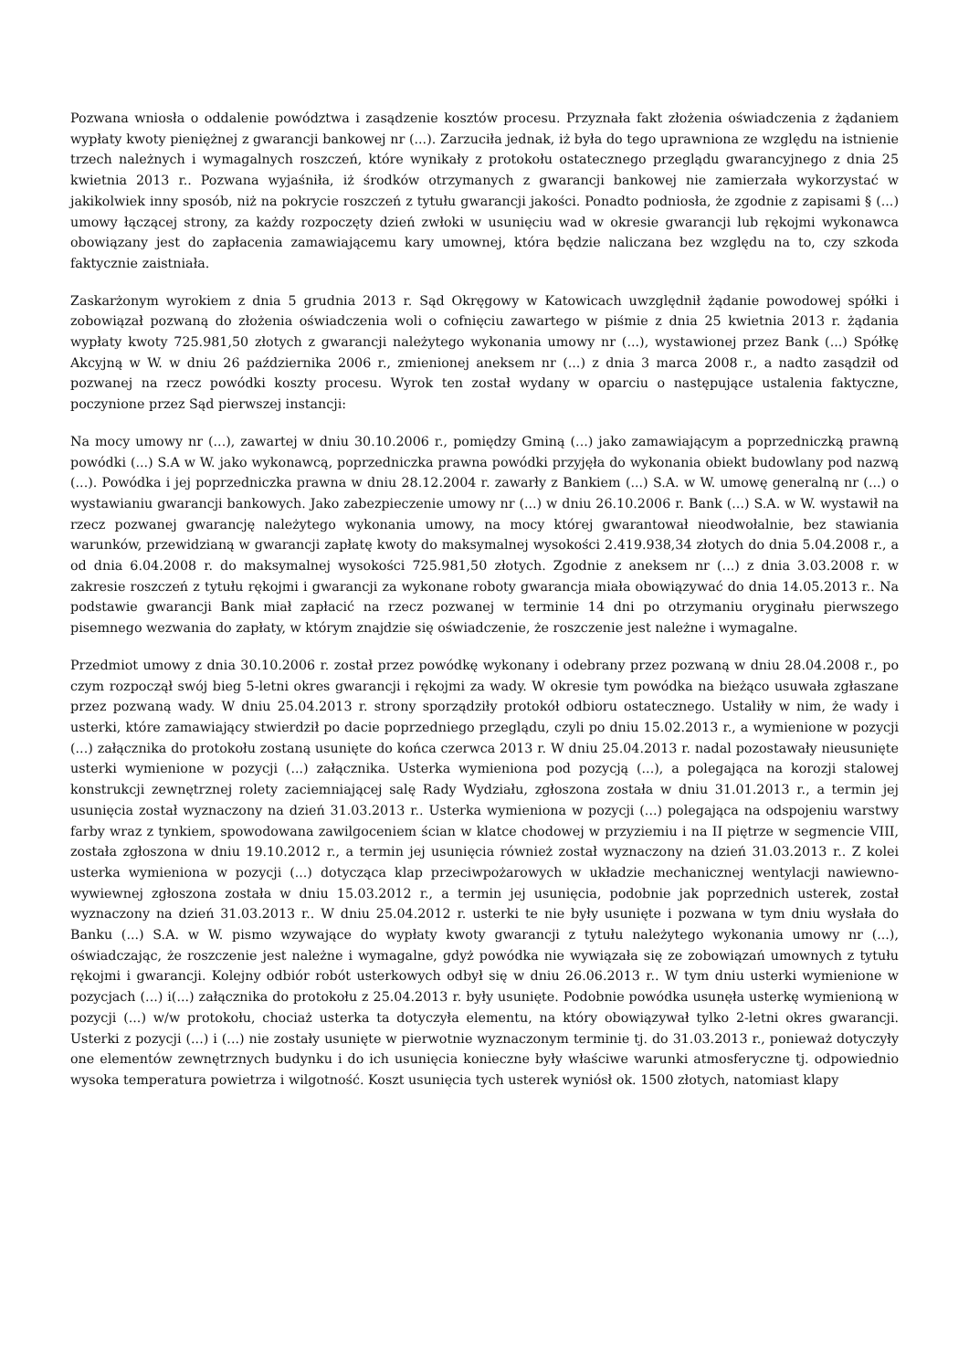Pozwana wniosła o oddalenie powództwa i zasądzenie kosztów procesu. Przyznała fakt złożenia oświadczenia z żądaniem wypłaty kwoty pieniężnej z gwarancji bankowej nr (...). Zarzuciła jednak, iż była do tego uprawniona ze względu na istnienie trzech należnych i wymagalnych roszczeń, które wynikały z protokołu ostatecznego przeglądu gwarancyjnego z dnia 25 kwietnia 2013 r.. Pozwana wyjaśniła, iż środków otrzymanych z gwarancji bankowej nie zamierzała wykorzystać w jakikolwiek inny sposób, niż na pokrycie roszczeń z tytułu gwarancji jakości. Ponadto podniosła, że zgodnie z zapisami § (...) umowy łączącej strony, za każdy rozpoczęty dzień zwłoki w usunięciu wad w okresie gwarancji lub rękojmi wykonawca obowiązany jest do zapłacenia zamawiającemu kary umownej, która będzie naliczana bez względu na to, czy szkoda faktycznie zaistniała.
Zaskarżonym wyrokiem z dnia 5 grudnia 2013 r. Sąd Okręgowy w Katowicach uwzględnił żądanie powodowej spółki i zobowiązał pozwaną do złożenia oświadczenia woli o cofnięciu zawartego w piśmie z dnia 25 kwietnia 2013 r. żądania wypłaty kwoty 725.981,50 złotych z gwarancji należytego wykonania umowy nr (...), wystawionej przez Bank (...) Spółkę Akcyjną w W. w dniu 26 października 2006 r., zmienionej aneksem nr (...) z dnia 3 marca 2008 r., a nadto zasądził od pozwanej na rzecz powódki koszty procesu. Wyrok ten został wydany w oparciu o następujące ustalenia faktyczne, poczynione przez Sąd pierwszej instancji:
Na mocy umowy nr (...), zawartej w dniu 30.10.2006 r., pomiędzy Gminą (...) jako zamawiającym a poprzedniczką prawną powódki (...) S.A w W. jako wykonawcą, poprzedniczka prawna powódki przyjęła do wykonania obiekt budowlany pod nazwą (...). Powódka i jej poprzedniczka prawna w dniu 28.12.2004 r. zawarły z Bankiem (...) S.A. w W. umowę generalną nr (...) o wystawianiu gwarancji bankowych. Jako zabezpieczenie umowy nr (...) w dniu 26.10.2006 r. Bank (...) S.A. w W. wystawił na rzecz pozwanej gwarancję należytego wykonania umowy, na mocy której gwarantował nieodwołalnie, bez stawiania warunków, przewidzianą w gwarancji zapłatę kwoty do maksymalnej wysokości 2.419.938,34 złotych do dnia 5.04.2008 r., a od dnia 6.04.2008 r. do maksymalnej wysokości 725.981,50 złotych. Zgodnie z aneksem nr (...) z dnia 3.03.2008 r. w zakresie roszczeń z tytułu rękojmi i gwarancji za wykonane roboty gwarancja miała obowiązywać do dnia 14.05.2013 r.. Na podstawie gwarancji Bank miał zapłacić na rzecz pozwanej w terminie 14 dni po otrzymaniu oryginału pierwszego pisemnego wezwania do zapłaty, w którym znajdzie się oświadczenie, że roszczenie jest należne i wymagalne.
Przedmiot umowy z dnia 30.10.2006 r. został przez powódkę wykonany i odebrany przez pozwaną w dniu 28.04.2008 r., po czym rozpoczął swój bieg 5-letni okres gwarancji i rękojmi za wady. W okresie tym powódka na bieżąco usuwała zgłaszane przez pozwaną wady. W dniu 25.04.2013 r. strony sporządziły protokół odbioru ostatecznego. Ustaliły w nim, że wady i usterki, które zamawiający stwierdził po dacie poprzedniego przeglądu, czyli po dniu 15.02.2013 r., a wymienione w pozycji (...) załącznika do protokołu zostaną usunięte do końca czerwca 2013 r. W dniu 25.04.2013 r. nadal pozostawały nieusunięte usterki wymienione w pozycji (...) załącznika. Usterka wymieniona pod pozycją (...), a polegająca na korozji stalowej konstrukcji zewnętrznej rolety zaciemniającej salę Rady Wydziału, zgłoszona została w dniu 31.01.2013 r., a termin jej usunięcia został wyznaczony na dzień 31.03.2013 r.. Usterka wymieniona w pozycji (...) polegająca na odspojeniu warstwy farby wraz z tynkiem, spowodowana zawilgoceniem ścian w klatce chodowej w przyziemiu i na II piętrze w segmencie VIII, została zgłoszona w dniu 19.10.2012 r., a termin jej usunięcia również został wyznaczony na dzień 31.03.2013 r.. Z kolei usterka wymieniona w pozycji (...) dotycząca klap przeciwpożarowych w układzie mechanicznej wentylacji nawiewno-wywiewnej zgłoszona została w dniu 15.03.2012 r., a termin jej usunięcia, podobnie jak poprzednich usterek, został wyznaczony na dzień 31.03.2013 r.. W dniu 25.04.2012 r. usterki te nie były usunięte i pozwana w tym dniu wysłała do Banku (...) S.A. w W. pismo wzywające do wypłaty kwoty gwarancji z tytułu należytego wykonania umowy nr (...), oświadczając, że roszczenie jest należne i wymagalne, gdyż powódka nie wywiązała się ze zobowiązań umownych z tytułu rękojmi i gwarancji. Kolejny odbiór robót usterkowych odbył się w dniu 26.06.2013 r.. W tym dniu usterki wymienione w pozycjach (...) i(...) załącznika do protokołu z 25.04.2013 r. były usunięte. Podobnie powódka usunęła usterkę wymienioną w pozycji (...) w/w protokołu, chociaż usterka ta dotyczyła elementu, na który obowiązywał tylko 2-letni okres gwarancji. Usterki z pozycji (...) i (...) nie zostały usunięte w pierwotnie wyznaczonym terminie tj. do 31.03.2013 r., ponieważ dotyczyły one elementów zewnętrznych budynku i do ich usunięcia konieczne były właściwe warunki atmosferyczne tj. odpowiednio wysoka temperatura powietrza i wilgotność. Koszt usunięcia tych usterek wyniósł ok. 1500 złotych, natomiast klapy